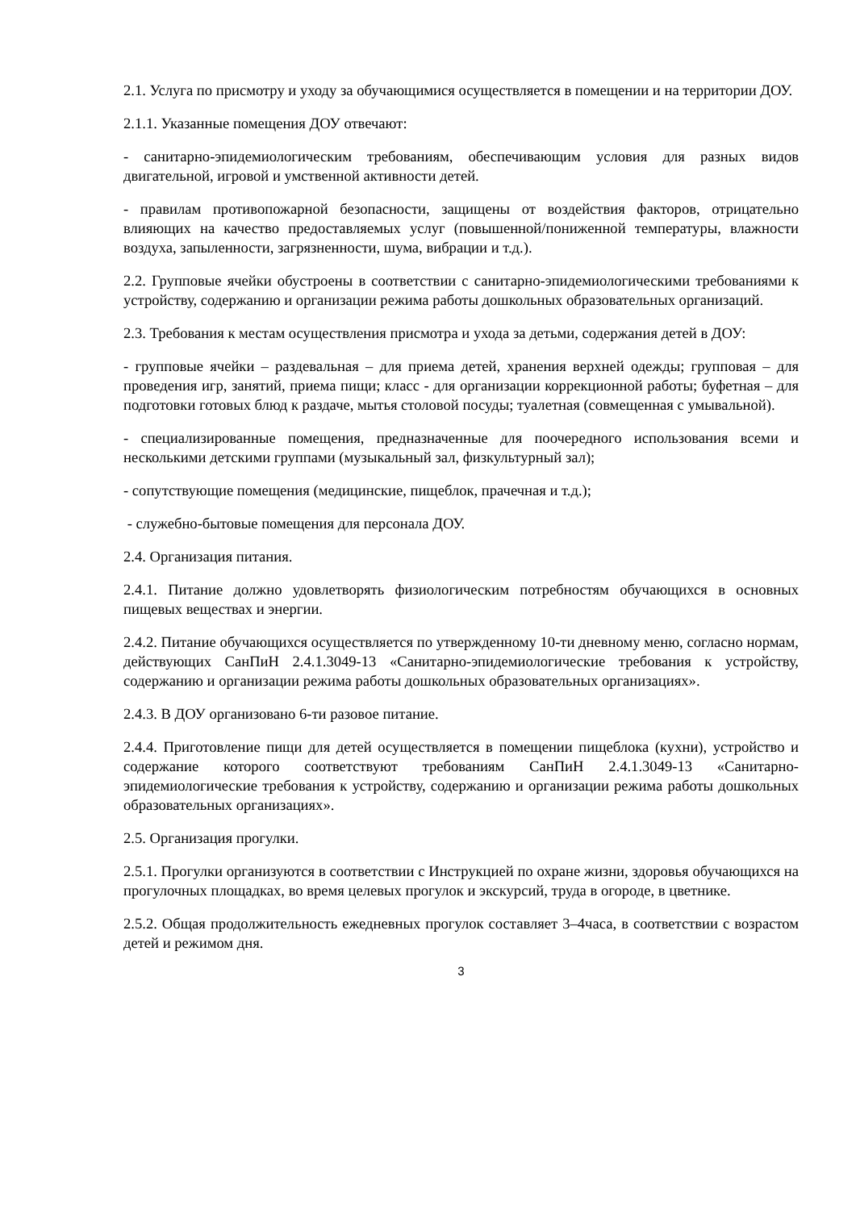2.1. Услуга по присмотру и уходу за обучающимися осуществляется в помещении и на территории ДОУ.
2.1.1. Указанные помещения ДОУ отвечают:
- санитарно-эпидемиологическим требованиям, обеспечивающим условия для разных видов двигательной, игровой и умственной активности детей.
- правилам противопожарной безопасности, защищены от воздействия факторов, отрицательно влияющих на качество предоставляемых услуг (повышенной/пониженной температуры, влажности воздуха, запыленности, загрязненности, шума, вибрации и т.д.).
2.2. Групповые ячейки обустроены в соответствии с санитарно-эпидемиологическими требованиями к устройству, содержанию и организации режима работы дошкольных образовательных организаций.
2.3. Требования к местам осуществления присмотра и ухода за детьми, содержания детей в ДОУ:
- групповые ячейки – раздевальная – для приема детей, хранения верхней одежды; групповая – для проведения игр, занятий, приема пищи; класс - для организации коррекционной работы; буфетная – для подготовки готовых блюд к раздаче, мытья столовой посуды; туалетная (совмещенная с умывальной).
- специализированные помещения, предназначенные для поочередного использования всеми и несколькими детскими группами (музыкальный зал, физкультурный зал);
- сопутствующие помещения (медицинские, пищеблок, прачечная и т.д.);
- служебно-бытовые помещения для персонала ДОУ.
2.4. Организация питания.
2.4.1. Питание должно удовлетворять физиологическим потребностям обучающихся в основных пищевых веществах и энергии.
2.4.2. Питание обучающихся осуществляется по утвержденному 10-ти дневному меню, согласно нормам, действующих СанПиН 2.4.1.3049-13 «Санитарно-эпидемиологические требования к устройству, содержанию и организации режима работы дошкольных образовательных организациях».
2.4.3. В ДОУ организовано 6-ти разовое питание.
2.4.4. Приготовление пищи для детей осуществляется в помещении пищеблока (кухни), устройство и содержание которого соответствуют требованиям СанПиН 2.4.1.3049-13 «Санитарно-эпидемиологические требования к устройству, содержанию и организации режима работы дошкольных образовательных организациях».
2.5. Организация прогулки.
2.5.1. Прогулки организуются в соответствии с Инструкцией по охране жизни, здоровья обучающихся на прогулочных площадках, во время целевых прогулок и экскурсий, труда в огороде, в цветнике.
2.5.2. Общая продолжительность ежедневных прогулок составляет 3–4часа, в соответствии с возрастом детей и режимом дня.
3